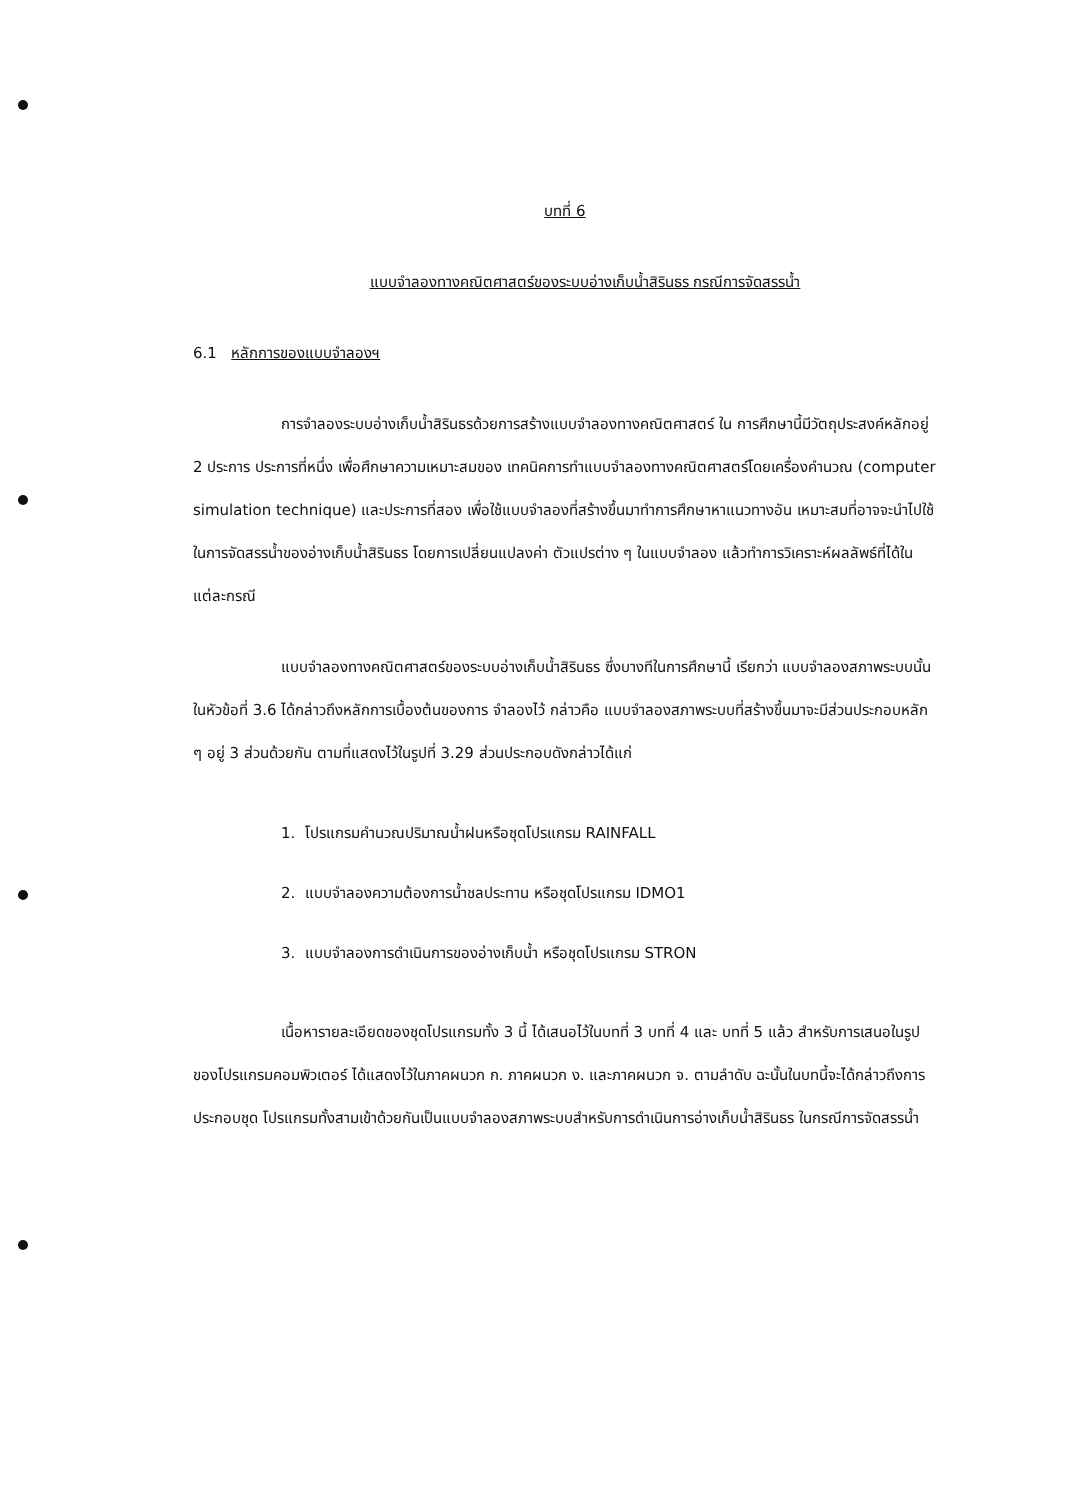บทที่ 6
แบบจำลองทางคณิตศาสตร์ของระบบอ่างเก็บน้ำสิรินธร กรณีการจัดสรรน้ำ
6.1 หลักการของแบบจำลองฯ
การจำลองระบบอ่างเก็บน้ำสิรินธรด้วยการสร้างแบบจำลองทางคณิตศาสตร์ ใน การศึกษานี้มีวัตถุประสงค์หลักอยู่ 2 ประการ ประการที่หนึ่ง เพื่อศึกษาความเหมาะสมของ เทคนิคการทำแบบจำลองทางคณิตศาสตร์โดยเครื่องคำนวณ (computer simulation technique) และประการที่สอง เพื่อใช้แบบจำลองที่สร้างขึ้นมาทำการศึกษาหาแนวทางอัน เหมาะสมที่อาจจะนำไปใช้ในการจัดสรรน้ำของอ่างเก็บน้ำสิรินธร โดยการเปลี่ยนแปลงค่า ตัวแปรต่าง ๆ ในแบบจำลอง แล้วทำการวิเคราะห์ผลลัพธ์ที่ได้ในแต่ละกรณี
แบบจำลองทางคณิตศาสตร์ของระบบอ่างเก็บน้ำสิรินธร ซึ่งบางทีในการศึกษานี้ เรียกว่า แบบจำลองสภาพระบบนั้น ในหัวข้อที่ 3.6 ได้กล่าวถึงหลักการเบื้องต้นของการ จำลองไว้ กล่าวคือ แบบจำลองสภาพระบบที่สร้างขึ้นมาจะมีส่วนประกอบหลัก ๆ อยู่ 3 ส่วนด้วยกัน ตามที่แสดงไว้ในรูปที่ 3.29 ส่วนประกอบดังกล่าวได้แก่
1. โปรแกรมคำนวณปริมาณน้ำฝนหรือชุดโปรแกรม RAINFALL
2. แบบจำลองความต้องการน้ำชลประทาน หรือชุดโปรแกรม IDMO1
3. แบบจำลองการดำเนินการของอ่างเก็บน้ำ หรือชุดโปรแกรม STRON
เนื้อหารายละเอียดของชุดโปรแกรมทั้ง 3 นี้ ได้เสนอไว้ในบทที่ 3 บทที่ 4 และ บทที่ 5 แล้ว สำหรับการเสนอในรูปของโปรแกรมคอมพิวเตอร์ ได้แสดงไว้ในภาคผนวก ก. ภาคผนวก ง. และภาคผนวก จ. ตามลำดับ ฉะนั้นในบทนี้จะได้กล่าวถึงการประกอบชุด โปรแกรมทั้งสามเข้าด้วยกันเป็นแบบจำลองสภาพระบบสำหรับการดำเนินการอ่างเก็บน้ำสิรินธร ในกรณีการจัดสรรน้ำ